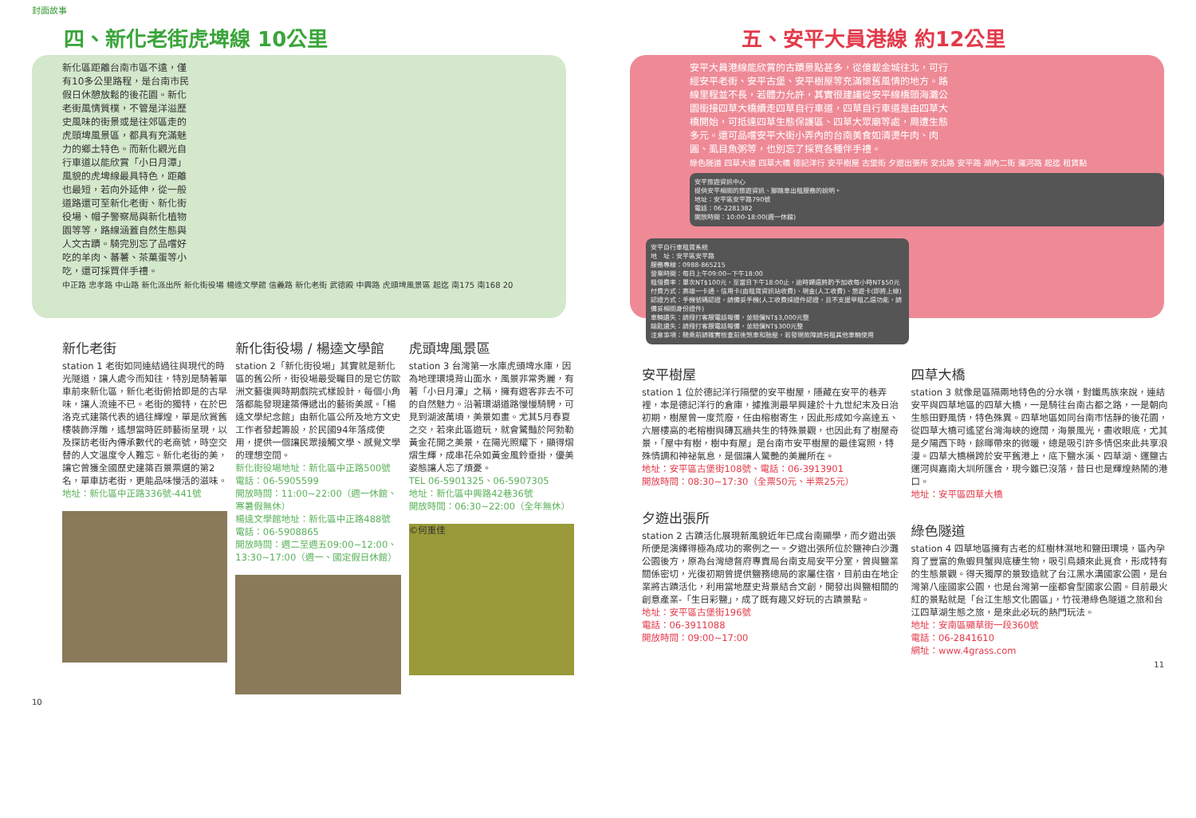封面故事
四、新化老街虎埤線 10公里
新化區距離台南市區不遠，僅有10多公里路程，是台南市民假日休憩放鬆的後花園。新化老街風情質樸，不管是洋溢歷史風味的街景或是往郊區走的虎頭埤風景區，都具有充滿魅力的鄉土特色。而新化觀光自行車道以能欣賞「小日月潭」風貌的虎埤線最具特色，距離也最短，若向外延伸，從一般道路還可至新化老街、新化街役場、帽子警察局與新化植物園等等，路線涵蓋自然生態與人文古蹟。騎完別忘了品嚐好吃的羊肉、蕃薯、茶菓蛋等小吃，還可採買伴手禮。
中正路 忠孝路 中山路 新化派出所 新化街役場 楊逵文學館 信義路 新化老街 武德殿 中興路 虎頭埤風景區 起迄 南175 南168 20
新化老街
station 1 老街如同連結過往與現代的時光隧道，讓人處今而知往，特別是騎著單車前來新化區，新化老街俯拾即是的古早味，讓人流連不已。老街的獨特，在於巴洛克式建築代表的過往輝煌，單是欣賞舊樓裝飾浮雕，遙想當時匠師藝術呈現，以及探訪老街內傳承數代的老商號，時空交替的人文溫度令人難忘。新化老街的美，讓它曾獲全國歷史建築百景票選的第2名，單車訪老街，更能品味慢活的滋味。
地址：新化區中正路336號-441號
新化街役場 / 楊逵文學館
station 2「新化街役場」其實就是新化區的舊公所，街役場最受矚目的是它仿歐洲文藝復興時期戲院式樣設計，每個小角落都能發現建築傳遞出的藝術美感。「楊逵文學紀念館」由新化區公所及地方文史工作者發起籌設，於民國94年落成使用，提供一個讓民眾接觸文學、感覺文學的理想空間。
新化街役場地址：新化區中正路500號
電話：06-5905599
開放時間：11:00~22:00（週一休館、寒暑假無休）
楊逵文學館地址：新化區中正路488號
電話：06-5908865
開放時間：週二至週五09:00~12:00、13:30~17:00（週一、國定假日休館）
虎頭埤風景區
station 3 台灣第一水庫虎頭埤水庫，因為地理環境背山面水，風景非常秀麗，有著「小日月潭」之稱，擁有遊客非去不可的自然魅力。沿著環湖道路慢慢騎騁，可見到湖波萬頃，美景如畫。尤其5月春夏之交，若來此區遊玩，就會驚豔於阿勃勒黃金花開之美景，在陽光照耀下，顯得熠熠生輝，成串花朵如黃金風鈴垂掛，優美姿態讓人忘了煩憂。
TEL 06-5901325、06-5907305
地址：新化區中興路42巷36號
開放時間：06:30~22:00（全年無休）
©何重佳
10
五、安平大員港線 約12公里
安平大員港線能欣賞的古蹟景點甚多，從億載金城往北，可行經安平老街、安平古堡、安平樹屋等充滿懷舊風情的地方。路線里程並不長，若體力允許，其實很建議從安平線橋頭海灘公園銜接四草大橋續走四草自行車道，四草自行車道是由四草大橋開始，可抵達四草生態保護區、四草大眾廟等處，周遭生態多元。還可品嚐安平大街小弄內的台南美食如清燙牛肉、肉圓、虱目魚粥等，也別忘了採買各種伴手禮。
綠色隧道 四草大道 四草大橋 德記洋行 安平樹屋 古堡街 夕遊出張所 安北路 安平路 湖內二街 運河路 起迄 租賃點
安平旅遊資訊中心
提供安平相關的旅遊資訊、腳踏車出租服務的說明。
地址：安平區安平路790號
電話：06-2281382
開放時間：10:00-18:00(週一休館)
安平自行車租賃系統
地　址：安平區安平路
服務專線：0988-865215
營業時間：每日上午09:00~下午18:00
租借費率：單次NT$100元，至當日下午18:00止，逾時歸還將酌予加收每小時NT$50元
付費方式：高雄一卡通、信用卡(由租賃資訊站收費)、現金(人工收費)、悠遊卡(即將上線)
認證方式：手機號碼認證，請備妥手機(人工收費採證件認證，且不支援甲租乙還功能，請備妥相關身份證件)
車輛遺失：請撥打客服電話報備，並賠償NT$3,000元整
鑰匙遺失：請撥打客服電話報備，並賠償NT$300元整
注意事項：騎乘前請確實檢查前後煞車和胎壓，若發現故障請另租其他車輛使用
安平樹屋
station 1 位於德記洋行隔壁的安平樹屋，隱藏在安平的巷弄裡，本是德記洋行的倉庫，據推測最早興建於十九世紀末及日治初期，樹屋曾一度荒廢，任由榕樹寄生，因此形成如今高達五、六層樓高的老榕樹與磚瓦牆共生的特殊景觀，也因此有了樹屋奇景，「屋中有樹，樹中有屋」是台南市安平樹屋的最佳寫照，特殊情調和神祕氣息，是個讓人驚艷的美麗所在。
地址：安平區古堡街108號、電話：06-3913901
開放時間：08:30~17:30（全票50元、半票25元）
夕遊出張所
station 2 古蹟活化展現新風貌近年已成台南顯學，而夕遊出張所便是演繹得極為成功的案例之一。夕遊出張所位於鹽神白沙灘公園後方，原為台灣總督府專賣局台南支局安平分室，曾與鹽業關係密切，光復初期曾提供鹽務總局的家屬住宿，目前由在地企業將古蹟活化，利用當地歷史背景結合文創，開發出與鹽相關的創意產業-「生日彩鹽」，成了既有趣又好玩的古蹟景點。
地址：安平區古堡街196號
電話：06-3911088
開放時間：09:00~17:00
四草大橋
station 3 就像是區隔兩地特色的分水嶺，對鐵馬族來說，連結安平與四草地區的四草大橋，一是騎往台南古都之路，一是朝向生態田野風情，特色殊異。四草地區如同台南市恬靜的後花園，從四草大橋可遙望台灣海峽的遼闊，海景風光，盡收眼底，尤其是夕陽西下時，餘暉帶來的微暖，總是吸引許多情侶來此共享浪漫。四草大橋橫跨於安平舊港上，底下鹽水溪、四草湖、運鹽古運河與嘉南大圳所匯合，現今雖已沒落，昔日也是輝煌熱鬧的港口。
地址：安平區四草大橋
綠色隧道
station 4 四草地區擁有古老的紅樹林濕地和鹽田環境，區內孕育了豐富的魚蝦貝蟹與底棲生物，吸引鳥類來此覓食，形成特有的生態景觀。得天獨厚的景致造就了台江黑水溝國家公園，是台灣第八座國家公園，也是台灣第一座都會型國家公園。目前最火紅的景點就是「台江生態文化園區」，竹筏港綠色隧道之旅和台江四草湖生態之旅，是來此必玩的熱門玩法。
地址：安南區顯草街一段360號
電話：06-2841610
網址：www.4grass.com
11